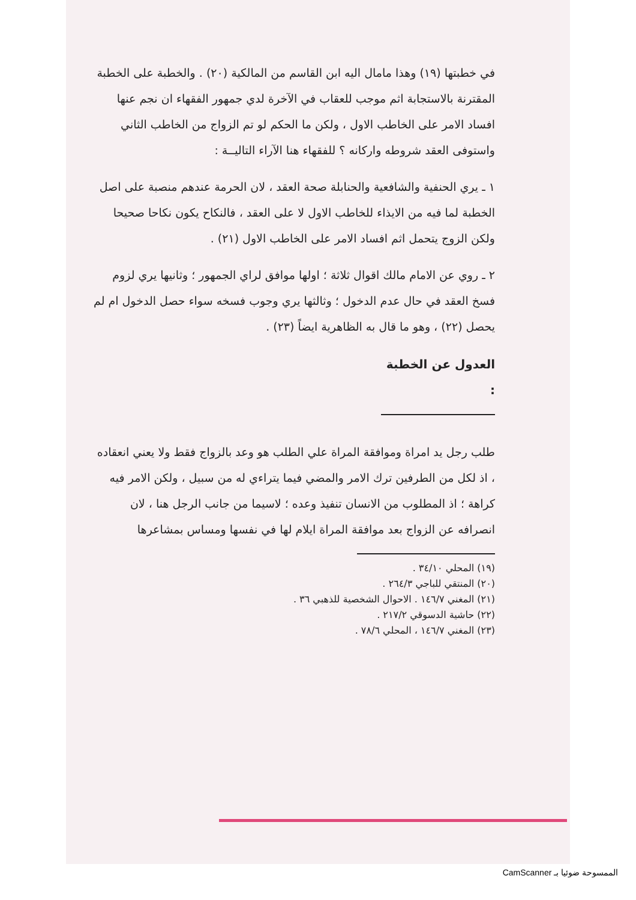في خطبتها (١٩) وهذا مامال اليه ابن القاسم من المالكية (٢٠) . والخطبة على الخطبة المقترنة بالاستجابة اثم موجب للعقاب في الآخرة لدي جمهور الفقهاء ان نجم عنها افساد الامر على الخاطب الاول ، ولكن ما الحكم لو تم الزواج من الخاطب الثاني واستوفى العقد شروطه واركانه ؟ للفقهاء هنا الآراء التاليــة :
١ ـ يري الحنفية والشافعية والحنابلة صحة العقد ، لان الحرمة عندهم منصبة على اصل الخطبة لما فيه من الايذاء للخاطب الاول لا على العقد ، فالنكاح يكون نكاحا صحيحا ولكن الزوج يتحمل اثم افساد الامر على الخاطب الاول (٢١) .
٢ ـ روي عن الامام مالك اقوال ثلاثة ؛ اولها موافق لراي الجمهور ؛ وثانيها يري لزوم فسخ العقد في حال عدم الدخول ؛ وثالثها يري وجوب فسخه سواء حصل الدخول ام لم يحصل (٢٢) ، وهو ما قال به الظاهرية ايضاً (٢٣) .
العدول عن الخطبة :
طلب رجل يد امراة وموافقة المراة علي الطلب هو وعد بالزواج فقط ولا يعني انعقاده ، اذ لكل من الطرفين ترك الامر والمضي فيما يتراءي له من سبيل ، ولكن الامر فيه كراهة ؛ اذ المطلوب من الانسان تنفيذ وعده ؛ لاسيما من جانب الرجل هنا ، لان انصرافه عن الزواج بعد موافقة المراة ايلام لها في نفسها ومساس بمشاعرها
(١٩) المحلي ٣٤/١٠ .
(٢٠) المنتقي للباجي ٢٦٤/٣ .
(٢١) المغني ١٤٦/٧ . الاحوال الشخصية للذهبي ٣٦ .
(٢٢) حاشية الدسوقي ٢١٧/٢ .
(٢٣) المغني ١٤٦/٧ ، المحلي ٧٨/٦ .
الممسوحة ضوئيا بـ CamScanner